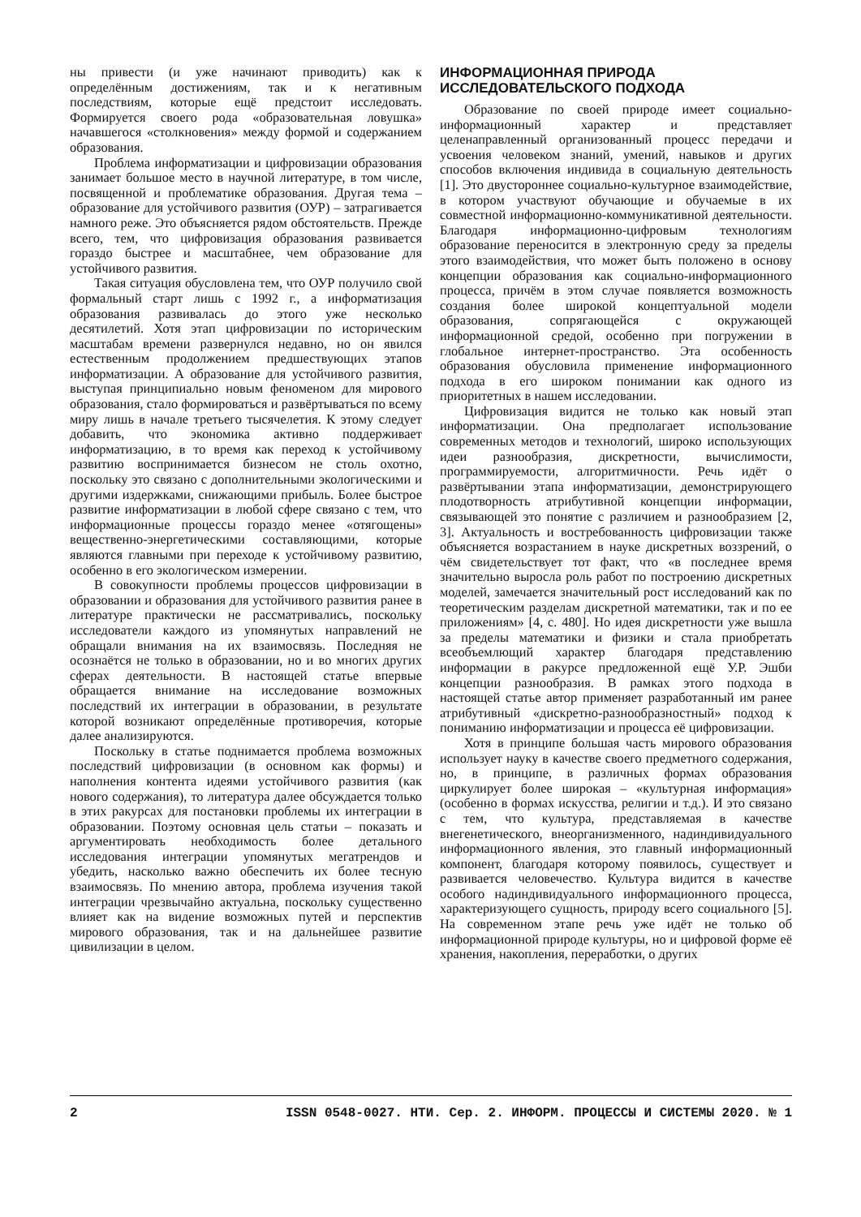ны привести (и уже начинают приводить) как к определённым достижениям, так и к негативным последствиям, которые ещё предстоит исследовать. Формируется своего рода «образовательная ловушка» начавшегося «столкновения» между формой и содержанием образования.
Проблема информатизации и цифровизации образования занимает большое место в научной литературе, в том числе, посвященной и проблематике образования. Другая тема – образование для устойчивого развития (ОУР) – затрагивается намного реже. Это объясняется рядом обстоятельств. Прежде всего, тем, что цифровизация образования развивается гораздо быстрее и масштабнее, чем образование для устойчивого развития.
Такая ситуация обусловлена тем, что ОУР получило свой формальный старт лишь с 1992 г., а информатизация образования развивалась до этого уже несколько десятилетий. Хотя этап цифровизации по историческим масштабам времени развернулся недавно, но он явился естественным продолжением предшествующих этапов информатизации. А образование для устойчивого развития, выступая принципиально новым феноменом для мирового образования, стало формироваться и развёртываться по всему миру лишь в начале третьего тысячелетия. К этому следует добавить, что экономика активно поддерживает информатизацию, в то время как переход к устойчивому развитию воспринимается бизнесом не столь охотно, поскольку это связано с дополнительными экологическими и другими издержками, снижающими прибыль. Более быстрое развитие информатизации в любой сфере связано с тем, что информационные процессы гораздо менее «отягощены» вещественно-энергетическими составляющими, которые являются главными при переходе к устойчивому развитию, особенно в его экологическом измерении.
В совокупности проблемы процессов цифровизации в образовании и образования для устойчивого развития ранее в литературе практически не рассматривались, поскольку исследователи каждого из упомянутых направлений не обращали внимания на их взаимосвязь. Последняя не осознаётся не только в образовании, но и во многих других сферах деятельности. В настоящей статье впервые обращается внимание на исследование возможных последствий их интеграции в образовании, в результате которой возникают определённые противоречия, которые далее анализируются.
Поскольку в статье поднимается проблема возможных последствий цифровизации (в основном как формы) и наполнения контента идеями устойчивого развития (как нового содержания), то литература далее обсуждается только в этих ракурсах для постановки проблемы их интеграции в образовании. Поэтому основная цель статьи – показать и аргументировать необходимость более детального исследования интеграции упомянутых мегатрендов и убедить, насколько важно обеспечить их более тесную взаимосвязь. По мнению автора, проблема изучения такой интеграции чрезвычайно актуальна, поскольку существенно влияет как на видение возможных путей и перспектив мирового образования, так и на дальнейшее развитие цивилизации в целом.
ИНФОРМАЦИОННАЯ ПРИРОДА
ИССЛЕДОВАТЕЛЬСКОГО ПОДХОДА
Образование по своей природе имеет социально-информационный характер и представляет целенаправленный организованный процесс передачи и усвоения человеком знаний, умений, навыков и других способов включения индивида в социальную деятельность [1]. Это двустороннее социально-культурное взаимодействие, в котором участвуют обучающие и обучаемые в их совместной информационно-коммуникативной деятельности. Благодаря информационно-цифровым технологиям образование переносится в электронную среду за пределы этого взаимодействия, что может быть положено в основу концепции образования как социально-информационного процесса, причём в этом случае появляется возможность создания более широкой концептуальной модели образования, сопрягающейся с окружающей информационной средой, особенно при погружении в глобальное интернет-пространство. Эта особенность образования обусловила применение информационного подхода в его широком понимании как одного из приоритетных в нашем исследовании.
Цифровизация видится не только как новый этап информатизации. Она предполагает использование современных методов и технологий, широко использующих идеи разнообразия, дискретности, вычислимости, программируемости, алгоритмичности. Речь идёт о развёртывании этапа информатизации, демонстрирующего плодотворность атрибутивной концепции информации, связывающей это понятие с различием и разнообразием [2, 3]. Актуальность и востребованность цифровизации также объясняется возрастанием в науке дискретных воззрений, о чём свидетельствует тот факт, что «в последнее время значительно выросла роль работ по построению дискретных моделей, замечается значительный рост исследований как по теоретическим разделам дискретной математики, так и по ее приложениям» [4, с. 480]. Но идея дискретности уже вышла за пределы математики и физики и стала приобретать всеобъемлющий характер благодаря представлению информации в ракурсе предложенной ещё У.Р. Эшби концепции разнообразия. В рамках этого подхода в настоящей статье автор применяет разработанный им ранее атрибутивный «дискретно-разнообразностный» подход к пониманию информатизации и процесса её цифровизации.
Хотя в принципе большая часть мирового образования использует науку в качестве своего предметного содержания, но, в принципе, в различных формах образования циркулирует более широкая – «культурная информация» (особенно в формах искусства, религии и т.д.). И это связано с тем, что культура, представляемая в качестве внегенетического, внеорганизменного, надиндивидуального информационного явления, это главный информационный компонент, благодаря которому появилось, существует и развивается человечество. Культура видится в качестве особого надиндивидуального информационного процесса, характеризующего сущность, природу всего социального [5]. На современном этапе речь уже идёт не только об информационной природе культуры, но и цифровой форме её хранения, накопления, переработки, о других
2 ISSN 0548-0027. НТИ. Сер. 2. ИНФОРМ. ПРОЦЕССЫ И СИСТЕМЫ 2020. № 1